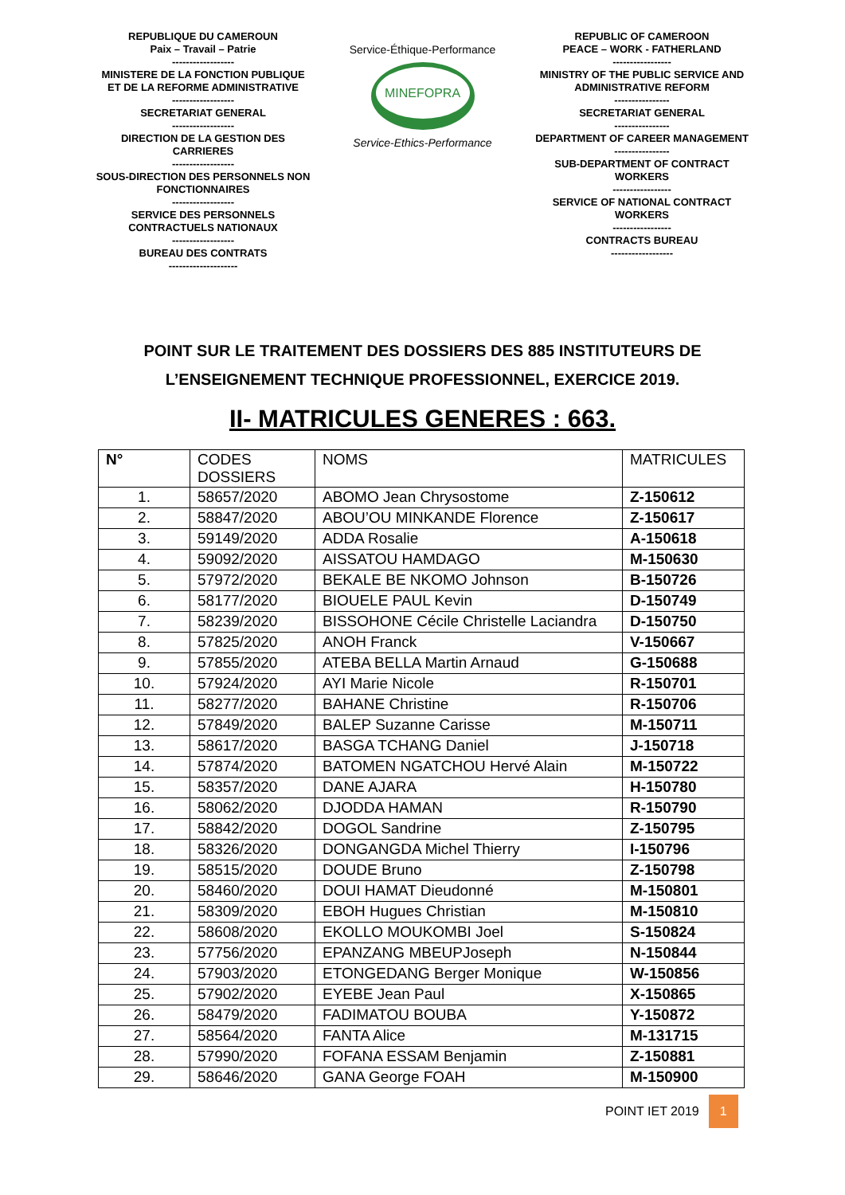REPUBLIQUE DU CAMEROUN
Paix – Travail – Patrie
------------------
MINISTERE DE LA FONCTION PUBLIQUE
ET DE LA REFORME ADMINISTRATIVE
------------------
SECRETARIAT GENERAL
------------------
DIRECTION DE LA GESTION DES CARRIERES
------------------
SOUS-DIRECTION DES PERSONNELS NON FONCTIONNAIRES
------------------
SERVICE DES PERSONNELS CONTRACTUELS NATIONAUX
------------------
BUREAU DES CONTRATS
--------------------
Service-Éthique-Performance
MINEFOPRA
Service-Ethics-Performance
REPUBLIC OF CAMEROON
PEACE – WORK - FATHERLAND
-----------------
MINISTRY OF THE PUBLIC SERVICE AND ADMINISTRATIVE REFORM
----------------
SECRETARIAT GENERAL
----------------
DEPARTMENT OF CAREER MANAGEMENT
----------------
SUB-DEPARTMENT OF CONTRACT WORKERS
-----------------
SERVICE OF NATIONAL CONTRACT WORKERS
-----------------
CONTRACTS BUREAU
------------------
POINT SUR LE TRAITEMENT DES DOSSIERS DES 885 INSTITUTEURS DE
L’ENSEIGNEMENT TECHNIQUE PROFESSIONNEL, EXERCICE 2019.
II- MATRICULES GENERES : 663.
| N° | CODES DOSSIERS | NOMS | MATRICULES |
| --- | --- | --- | --- |
| 1. | 58657/2020 | ABOMO Jean Chrysostome | Z-150612 |
| 2. | 58847/2020 | ABOU’OU MINKANDE Florence | Z-150617 |
| 3. | 59149/2020 | ADDA Rosalie | A-150618 |
| 4. | 59092/2020 | AISSATOU HAMDAGO | M-150630 |
| 5. | 57972/2020 | BEKALE BE NKOMO Johnson | B-150726 |
| 6. | 58177/2020 | BIOUELE PAUL Kevin | D-150749 |
| 7. | 58239/2020 | BISSOHONE Cécile Christelle Laciandra | D-150750 |
| 8. | 57825/2020 | ANOH Franck | V-150667 |
| 9. | 57855/2020 | ATEBA BELLA Martin Arnaud | G-150688 |
| 10. | 57924/2020 | AYI Marie Nicole | R-150701 |
| 11. | 58277/2020 | BAHANE Christine | R-150706 |
| 12. | 57849/2020 | BALEP Suzanne Carisse | M-150711 |
| 13. | 58617/2020 | BASGA TCHANG Daniel | J-150718 |
| 14. | 57874/2020 | BATOMEN NGATCHOU Hervé Alain | M-150722 |
| 15. | 58357/2020 | DANE AJARA | H-150780 |
| 16. | 58062/2020 | DJODDA HAMAN | R-150790 |
| 17. | 58842/2020 | DOGOL Sandrine | Z-150795 |
| 18. | 58326/2020 | DONGANGDA Michel Thierry | I-150796 |
| 19. | 58515/2020 | DOUDE Bruno | Z-150798 |
| 20. | 58460/2020 | DOUI HAMAT Dieudonné | M-150801 |
| 21. | 58309/2020 | EBOH Hugues Christian | M-150810 |
| 22. | 58608/2020 | EKOLLO MOUKOMBI Joel | S-150824 |
| 23. | 57756/2020 | EPANZANG MBEUPJoseph | N-150844 |
| 24. | 57903/2020 | ETONGEDANG Berger Monique | W-150856 |
| 25. | 57902/2020 | EYEBE Jean Paul | X-150865 |
| 26. | 58479/2020 | FADIMATOU BOUBA | Y-150872 |
| 27. | 58564/2020 | FANTA Alice | M-131715 |
| 28. | 57990/2020 | FOFANA ESSAM Benjamin | Z-150881 |
| 29. | 58646/2020 | GANA George FOAH | M-150900 |
POINT IET 2019 1